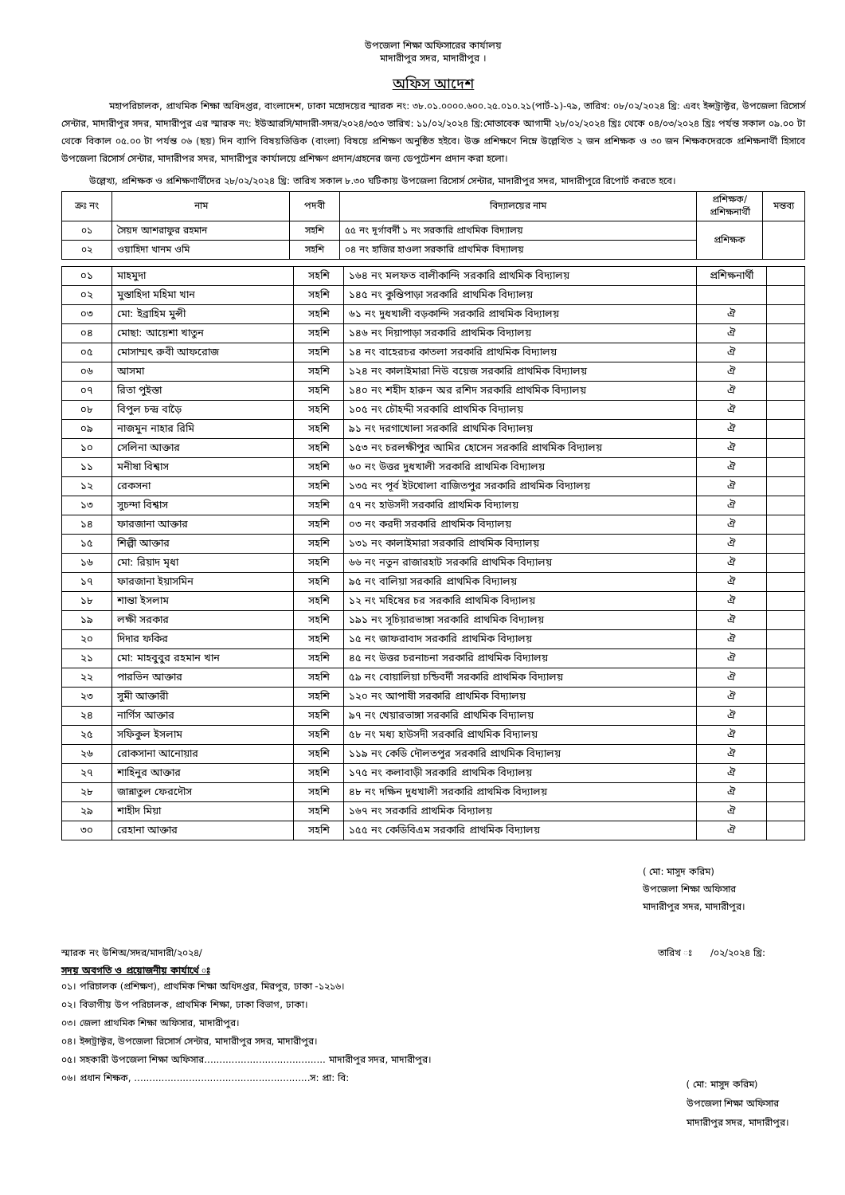উপজেলা শিক্ষা অফিসারের কার্যালয়
মাদারীপুর সদর, মাদারীপুর ।
অফিস আদেশ
মহাপরিচালক, প্রাথমিক শিক্ষা অধিদপ্তর, বাংলাদেশ, ঢাকা মহোদয়ের স্মারক নং: ৩৮.০১.০০০০.৬০০.২৫.০১০.২১(পার্ট-১)-৭৯, তারিখ: ০৮/০২/২০২৪ খ্রি: এবং ইন্সট্রাক্টর, উপজেলা রিসোর্স সেন্টার, মাদারীপুর সদর, মাদারীপুর এর স্মারক নং: ইউআরসি/মাদারী-সদর/২০২৪/৩৫৩ তারিখ: ১১/০২/২০২৪ খ্রি:মোতাবেক আগামী ২৮/০২/২০২৪ খ্রিঃ থেকে ০৪/০৩/২০২৪ খ্রিঃ পর্যন্ত সকাল ০৯.০০ টা থেকে বিকাল ০৫.০০ টা পর্যন্ত ০৬ (ছয়) দিন ব্যাপি বিষয়ভিত্তিক (বাংলা) বিষয়ে প্রশিক্ষণ অনুষ্ঠিত হইবে। উক্ত প্রশিক্ষণে নিম্নে উল্লেখিত ২ জন প্রশিক্ষক ও ৩০ জন শিক্ষকদেরকে প্রশিক্ষনার্থী হিসাবে উপজেলা রিসোর্স সেন্টার, মাদারীপর সদর, মাদারীপুর কার্যালয়ে প্রশিক্ষণ প্রদান/গ্রহনের জন্য ডেপুটেশন প্রদান করা হলো।
উল্লেখ্য, প্রশিক্ষক ও প্রশিক্ষণার্থীদের ২৮/০২/২০২৪ খ্রি: তারিখ সকাল ৮.৩০ ঘটিকায় উপজেলা রিসোর্স সেন্টার, মাদারীপুর সদর, মাদারীপুরে রিপোর্ট করতে হবে।
| ক্রঃ নং | নাম | পদবী | বিদ্যালয়ের নাম | প্রশিক্ষক/ প্রশিক্ষনার্থী | মন্তব্য |
| --- | --- | --- | --- | --- | --- |
| ০১ | সৈয়দ আশরাফুর রহমান | সহশি | ৫৫ নং দূর্গাবর্দী ১ নং সরকারি প্রাথমিক বিদ্যালয় | প্রশিক্ষক | |
| ০২ | ওয়াহিদা খানম ওমি | সহশি | ০৪ নং হাজির হাওলা সরকারি প্রাথমিক বিদ্যালয় | | |
| ০১ | মাহমুদা | সহশি | ১৬৪ নং মলফত বালীকান্দি সরকারি প্রাথমিক বিদ্যালয় | প্রশিক্ষনার্থী | |
| ০২ | মুস্তাহিদা মহিমা খান | সহশি | ১৪৫ নং কুন্তিপাড়া সরকারি প্রাথমিক বিদ্যালয় | | |
| ০৩ | মো: ইব্রাহিম মুন্সী | সহশি | ৬১ নং দুধখালী বড়কান্দি সরকারি প্রাথমিক বিদ্যালয় | ঐ | |
| ০৪ | মোছা: আয়েশা খাতুন | সহশি | ১৪৬ নং দিয়াপাড়া সরকারি প্রাথমিক বিদ্যালয় | ঐ | |
| ০৫ | মোসাম্মৎ রুবী আফরোজ | সহশি | ১৪ নং বাহেরচর কাতলা সরকারি প্রাথমিক বিদ্যালয় | ঐ | |
| ০৬ | আসমা | সহশি | ১২৪ নং কালাইমারা নিউ বয়েজ সরকারি প্রাথমিক বিদ্যালয় | ঐ | |
| ০৭ | রিতা পুইস্তা | সহশি | ১৪০ নং শহীদ হারুন অর রশিদ সরকারি প্রাথমিক বিদ্যালয় | ঐ | |
| ০৮ | বিপুল চন্দ্র বাড়ৈ | সহশি | ১০৫ নং চৌহদ্দী সরকারি প্রাথমিক বিদ্যালয় | ঐ | |
| ০৯ | নাজমুন নাহার রিমি | সহশি | ৯১ নং দরগাখোলা সরকারি প্রাথমিক বিদ্যালয় | ঐ | |
| ১০ | সেলিনা আক্তার | সহশি | ১৫৩ নং চরলক্ষীপুর আমির হোসেন সরকারি প্রাথমিক বিদ্যালয় | ঐ | |
| ১১ | মনীষা বিশ্বাস | সহশি | ৬০ নং উত্তর দুধখালী সরকারি প্রাথমিক বিদ্যালয় | ঐ | |
| ১২ | রেকসনা | সহশি | ১৩৫ নং পূর্ব ইটখোলা বাজিতপুর সরকারি প্রাথমিক বিদ্যালয় | ঐ | |
| ১৩ | সুচন্দা বিশ্বাস | সহশি | ৫৭ নং হাউসদী সরকারি প্রাথমিক বিদ্যালয় | ঐ | |
| ১৪ | ফারজানা আক্তার | সহশি | ০৩ নং করদী সরকারি প্রাথমিক বিদ্যালয় | ঐ | |
| ১৫ | শিল্পী আক্তার | সহশি | ১৩১ নং কালাইমারা সরকারি প্রাথমিক বিদ্যালয় | ঐ | |
| ১৬ | মো: রিয়াদ মৃধা | সহশি | ৬৬ নং নতুন রাজারহাট সরকারি প্রাথমিক বিদ্যালয় | ঐ | |
| ১৭ | ফারজানা ইয়াসমিন | সহশি | ৯৫ নং বালিয়া সরকারি প্রাথমিক বিদ্যালয় | ঐ | |
| ১৮ | শান্তা ইসলাম | সহশি | ১২ নং মহিষের চর সরকারি প্রাথমিক বিদ্যালয় | ঐ | |
| ১৯ | লক্ষী সরকার | সহশি | ১৯১ নং সূচিয়ারভাঙ্গা সরকারি প্রাথমিক বিদ্যালয় | ঐ | |
| ২০ | দিদার ফকির | সহশি | ১৫ নং জাফরাবাদ সরকারি প্রাথমিক বিদ্যালয় | ঐ | |
| ২১ | মো: মাহবুবুর রহমান খান | সহশি | ৪৫ নং উত্তর চরনাচনা সরকারি প্রাথমিক বিদ্যালয় | ঐ | |
| ২২ | পারভিন আক্তার | সহশি | ৫৯ নং বোয়ালিয়া চন্ডিবর্দী সরকারি প্রাথমিক বিদ্যালয় | ঐ | |
| ২৩ | সুমী আক্তারী | সহশি | ১২০ নং আপাষী সরকারি প্রাথমিক বিদ্যালয় | ঐ | |
| ২৪ | নার্গিস আক্তার | সহশি | ৯৭ নং খেয়ারভাঙ্গা সরকারি প্রাথমিক বিদ্যালয় | ঐ | |
| ২৫ | সফিকুল ইসলাম | সহশি | ৫৮ নং মধ্য হাউসদী সরকারি প্রাথমিক বিদ্যালয় | ঐ | |
| ২৬ | রোকসানা আনোয়ার | সহশি | ১১৯ নং কেডি দৌলতপুর সরকারি প্রাথমিক বিদ্যালয় | ঐ | |
| ২৭ | শাহিনুর আক্তার | সহশি | ১৭৫ নং কলাবাড়ী সরকারি প্রাথমিক বিদ্যালয় | ঐ | |
| ২৮ | জান্নাতুল ফেরদৌস | সহশি | ৪৮ নং দক্ষিন দুধখালী সরকারি প্রাথমিক বিদ্যালয় | ঐ | |
| ২৯ | শাহীদ মিয়া | সহশি | ১৬৭ নং সরকারি প্রাথমিক বিদ্যালয় | ঐ | |
| ৩০ | রেহানা আক্তার | সহশি | ১৫৫ নং কেডিবিএম সরকারি প্রাথমিক বিদ্যালয় | ঐ | |
( মো: মাসুদ করিম)
উপজেলা শিক্ষা অফিসার
মাদারীপুর সদর, মাদারীপুর।
স্মারক নং উশিঅ/সদর/মাদারী/২০২৪/ তারিখ ঃ /০২/২০২৪ খ্রি:
সদয় অবগতি ও প্রয়োজনীয় কার্যার্থে ঃ
০১। পরিচালক (প্রশিক্ষণ), প্রাথমিক শিক্ষা অধিদপ্তর, মিরপুর, ঢাকা -১২১৬।
০২। বিভাগীয় উপ পরিচালক, প্রাথমিক শিক্ষা, ঢাকা বিভাগ, ঢাকা।
০৩। জেলা প্রাথমিক শিক্ষা অফিসার, মাদারীপুর।
০৪। ইন্সট্রাক্টর, উপজেলা রিসোর্স সেন্টার, মাদারীপুর সদর, মাদারীপুর।
০৫। সহকারী উপজেলা শিক্ষা অফিসার........................................ মাদারীপুর সদর, মাদারীপুর।
০৬। প্রধান শিক্ষক, ..........................................................স: প্রা: বি:
( মো: মাসুদ করিম)
উপজেলা শিক্ষা অফিসার
মাদারীপুর সদর, মাদারীপুর।